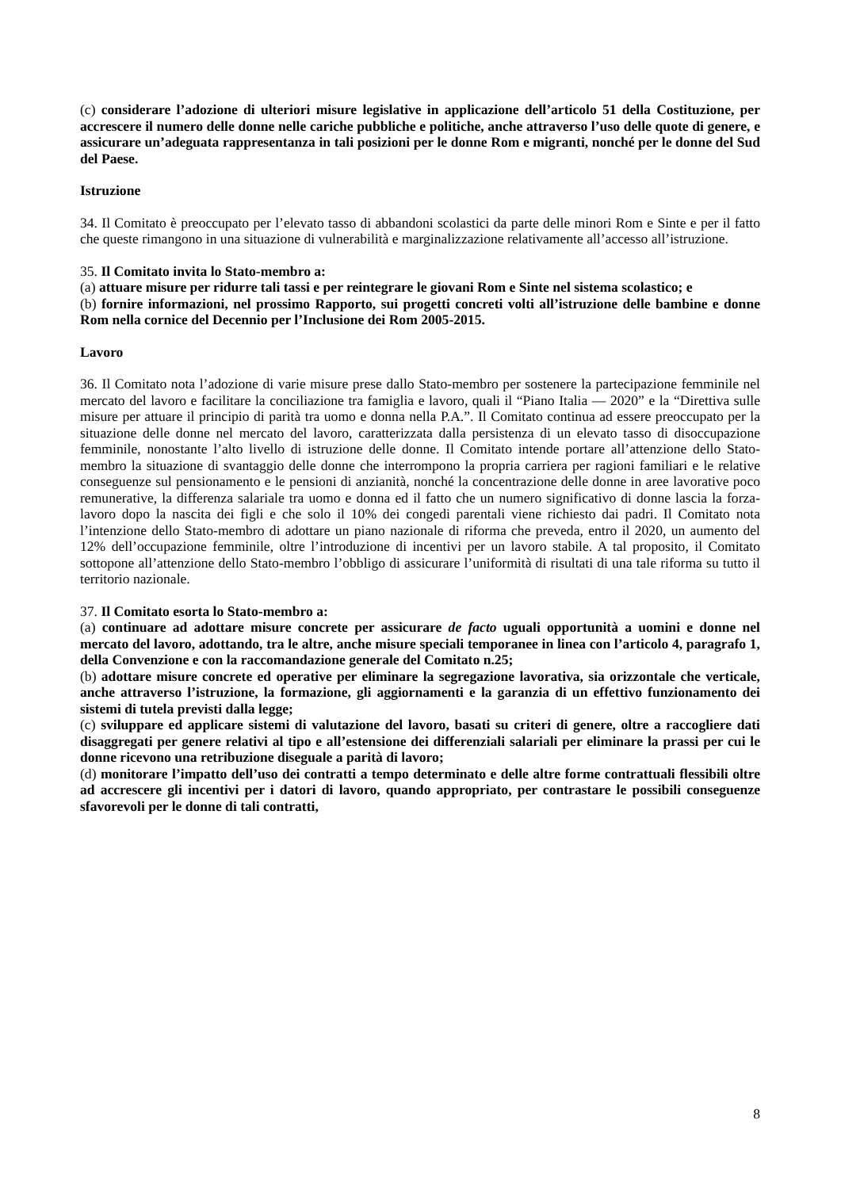(c) considerare l’adozione di ulteriori misure legislative in applicazione dell’articolo 51 della Costituzione, per accrescere il numero delle donne nelle cariche pubbliche e politiche, anche attraverso l’uso delle quote di genere, e assicurare un’adeguata rappresentanza in tali posizioni per le donne Rom e migranti, nonché per le donne del Sud del Paese.
Istruzione
34. Il Comitato è preoccupato per l’elevato tasso di abbandoni scolastici da parte delle minori Rom e Sinte e per il fatto che queste rimangono in una situazione di vulnerabilità e marginalizzazione relativamente all’accesso all’istruzione.
35. Il Comitato invita lo Stato-membro a:
(a) attuare misure per ridurre tali tassi e per reintegrare le giovani Rom e Sinte nel sistema scolastico; e
(b) fornire informazioni, nel prossimo Rapporto, sui progetti concreti volti all’istruzione delle bambine e donne Rom nella cornice del Decennio per l’Inclusione dei Rom 2005-2015.
Lavoro
36. Il Comitato nota l’adozione di varie misure prese dallo Stato-membro per sostenere la partecipazione femminile nel mercato del lavoro e facilitare la conciliazione tra famiglia e lavoro, quali il “Piano Italia — 2020” e la “Direttiva sulle misure per attuare il principio di parità tra uomo e donna nella P.A.”. Il Comitato continua ad essere preoccupato per la situazione delle donne nel mercato del lavoro, caratterizzata dalla persistenza di un elevato tasso di disoccupazione femminile, nonostante l’alto livello di istruzione delle donne. Il Comitato intende portare all’attenzione dello Stato-membro la situazione di svantaggio delle donne che interrompono la propria carriera per ragioni familiari e le relative conseguenze sul pensionamento e le pensioni di anzianità, nonché la concentrazione delle donne in aree lavorative poco remunerative, la differenza salariale tra uomo e donna ed il fatto che un numero significativo di donne lascia la forza-lavoro dopo la nascita dei figli e che solo il 10% dei congedi parentali viene richiesto dai padri. Il Comitato nota l’intenzione dello Stato-membro di adottare un piano nazionale di riforma che preveda, entro il 2020, un aumento del 12% dell’occupazione femminile, oltre l’introduzione di incentivi per un lavoro stabile. A tal proposito, il Comitato sottopone all’attenzione dello Stato-membro l’obbligo di assicurare l’uniformità di risultati di una tale riforma su tutto il territorio nazionale.
37. Il Comitato esorta lo Stato-membro a:
(a) continuare ad adottare misure concrete per assicurare de facto uguali opportunità a uomini e donne nel mercato del lavoro, adottando, tra le altre, anche misure speciali temporanee in linea con l’articolo 4, paragrafo 1, della Convenzione e con la raccomandazione generale del Comitato n.25;
(b) adottare misure concrete ed operative per eliminare la segregazione lavorativa, sia orizzontale che verticale, anche attraverso l’istruzione, la formazione, gli aggiornamenti e la garanzia di un effettivo funzionamento dei sistemi di tutela previsti dalla legge;
(c) sviluppare ed applicare sistemi di valutazione del lavoro, basati su criteri di genere, oltre a raccogliere dati disaggregati per genere relativi al tipo e all’estensione dei differenziali salariali per eliminare la prassi per cui le donne ricevono una retribuzione diseguale a parità di lavoro;
(d) monitorare l’impatto dell’uso dei contratti a tempo determinato e delle altre forme contrattuali flessibili oltre ad accrescere gli incentivi per i datori di lavoro, quando appropriato, per contrastare le possibili conseguenze sfavorevoli per le donne di tali contratti,
8